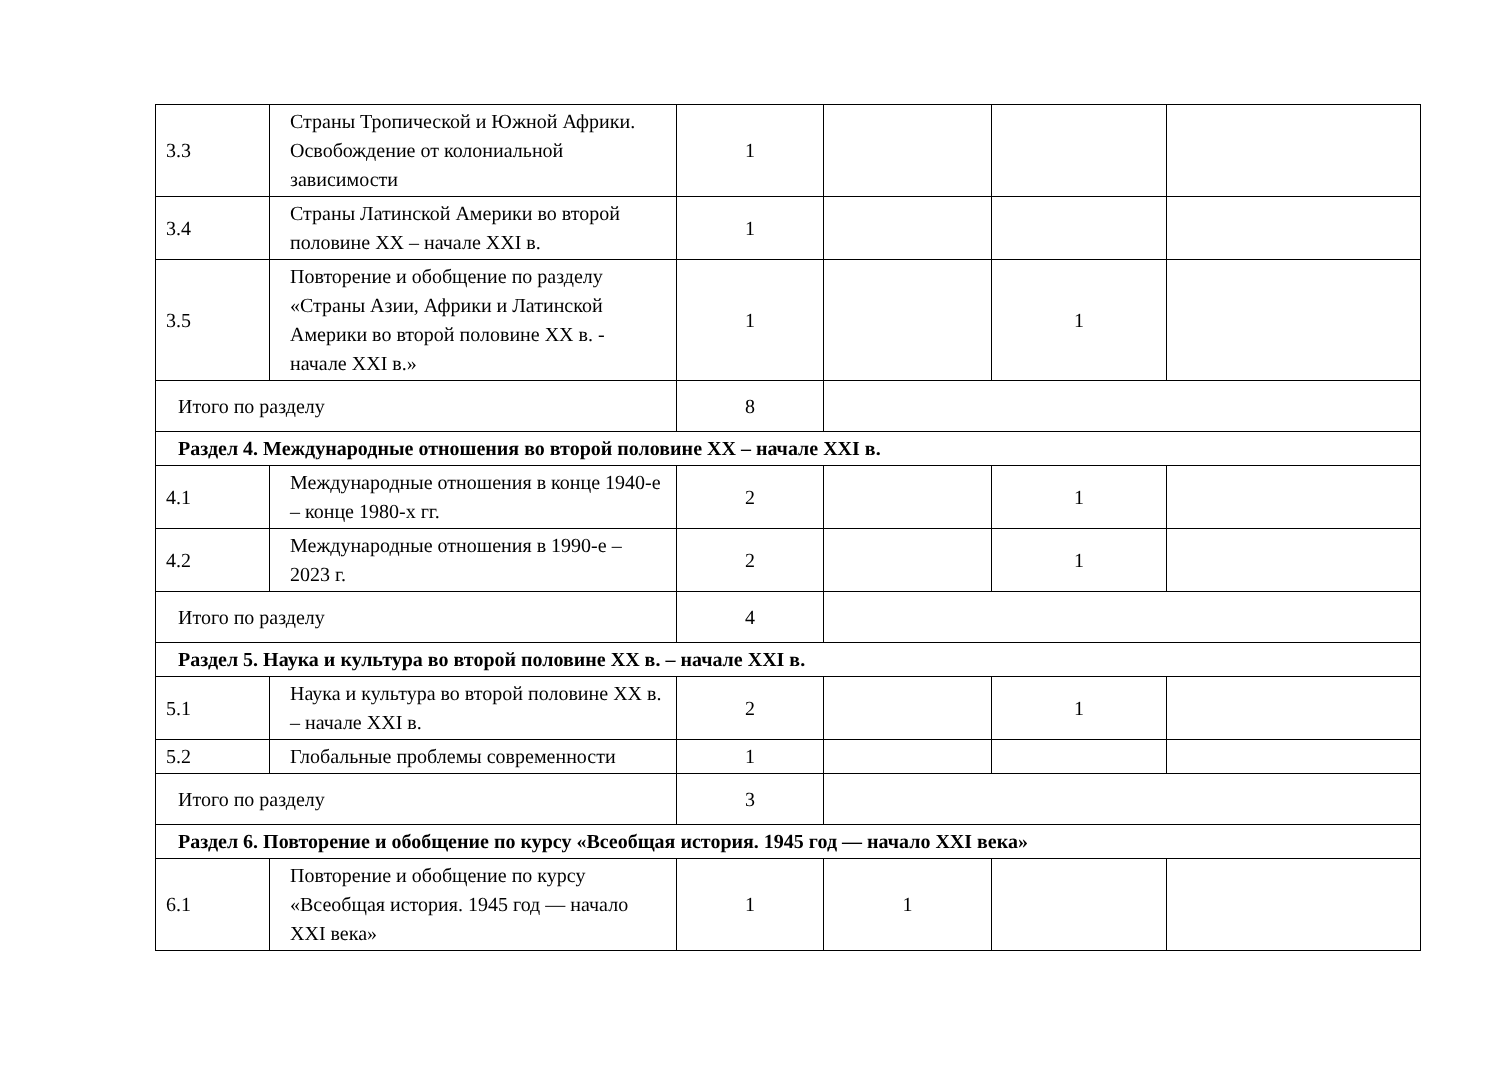| 3.3 | Страны Тропической и Южной Африки. Освобождение от колониальной зависимости | 1 | | | |
| 3.4 | Страны Латинской Америки во второй половине XX – начале XXI в. | 1 | | | |
| 3.5 | Повторение и обобщение по разделу «Страны Азии, Африки и Латинской Америки во второй половине XX в. - начале XXI в.» | 1 | | 1 | |
| Итого по разделу | | 8 | | | |
| Раздел 4. Международные отношения во второй половине XX – начале XXI в. | | | | | |
| 4.1 | Международные отношения в конце 1940-е – конце 1980-х гг. | 2 | | 1 | |
| 4.2 | Международные отношения в 1990-е – 2023 г. | 2 | | 1 | |
| Итого по разделу | | 4 | | | |
| Раздел 5. Наука и культура во второй половине XX в. – начале XXI в. | | | | | |
| 5.1 | Наука и культура во второй половине XX в. – начале XXI в. | 2 | | 1 | |
| 5.2 | Глобальные проблемы современности | 1 | | | |
| Итого по разделу | | 3 | | | |
| Раздел 6. Повторение и обобщение по курсу «Всеобщая история. 1945 год — начало XXI века» | | | | | |
| 6.1 | Повторение и обобщение по курсу «Всеобщая история. 1945 год — начало XXI века» | 1 | 1 | | |